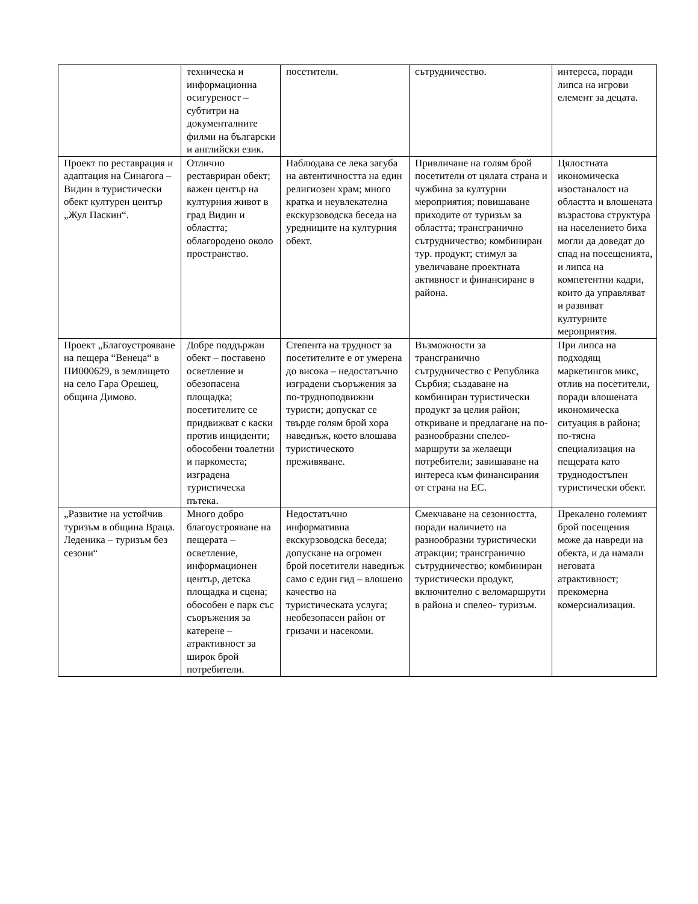| | техническа и информационна осигуреност – субтитри на документалните филми на български и английски език. | посетители. | сътрудничество. | интереса, поради липса на игрови елемент за децата. |
| Проект по реставрация и адаптация на Синагога – Видин в туристически обект културен център „Жул Паскин“. | Отлично реставриран обект; важен център на културния живот в град Видин и областта; облагородено около пространство. | Наблюдава се лека загуба на автентичността на един религиозен храм; много кратка и неувлекателна екскурзоводска беседа на уредниците на културния обект. | Привличане на голям брой посетители от цялата страна и чужбина за културни мероприятия; повишаване приходите от туризъм за областта; трансгранично сътрудничество; комбиниран тур. продукт; стимул за увеличаване проектната активност и финансиране в района. | Цялостната икономическа изостаналост на областта и влошената възрастова структура на населението биха могли да доведат до спад на посещенията, и липса на компетентни кадри, които да управляват и развиват културните мероприятия. |
| Проект „Благоустрояване на пещера “Венеца“ в ПИ000629, в землището на село Гара Орешец, община Димово. | Добре поддържан обект – поставено осветление и обезопасена площадка; посетителите се придвижват с каски против инциденти; обособени тоалетни и паркоместа; изградена туристическа пътека. | Степента на трудност за посетителите е от умерена до висока – недостатъчно изградени съоръжения за по-трудноподвижни туристи; допускат се твърде голям брой хора наведнъж, което влошава туристическото преживяване. | Възможности за трансгранично сътрудничество с Република Сърбия; създаване на комбиниран туристически продукт за целия район; откриване и предлагане на по-разнообразни спелео-маршрути за желаещи потребители; завишаване на интереса към финансирания от страна на ЕС. | При липса на подходящ маркетингов микс, отлив на посетители, поради влошената икономическа ситуация в района; по-тясна специализация на пещерата като труднодостъпен туристически обект. |
| „Развитие на устойчив туризъм в община Враца. Леденика – туризъм без сезони“ | Много добро благоустрояване на пещерата – осветление, информационен център, детска площадка и сцена; обособен е парк със съоръжения за катерене – атрактивност за широк брой потребители. | Недостатъчно информативна екскурзоводска беседа; допускане на огромен брой посетители наведнъж само с един гид – влошено качество на туристическата услуга; необезопасен район от гризачи и насекоми. | Смекчаване на сезонността, поради наличието на разнообразни туристически атракции; трансгранично сътрудничество; комбиниран туристически продукт, включително с веломаршрути в района и спелео- туризъм. | Прекалено големият брой посещения може да навреди на обекта, и да намали неговата атрактивност; прекомерна комерсиализация. |